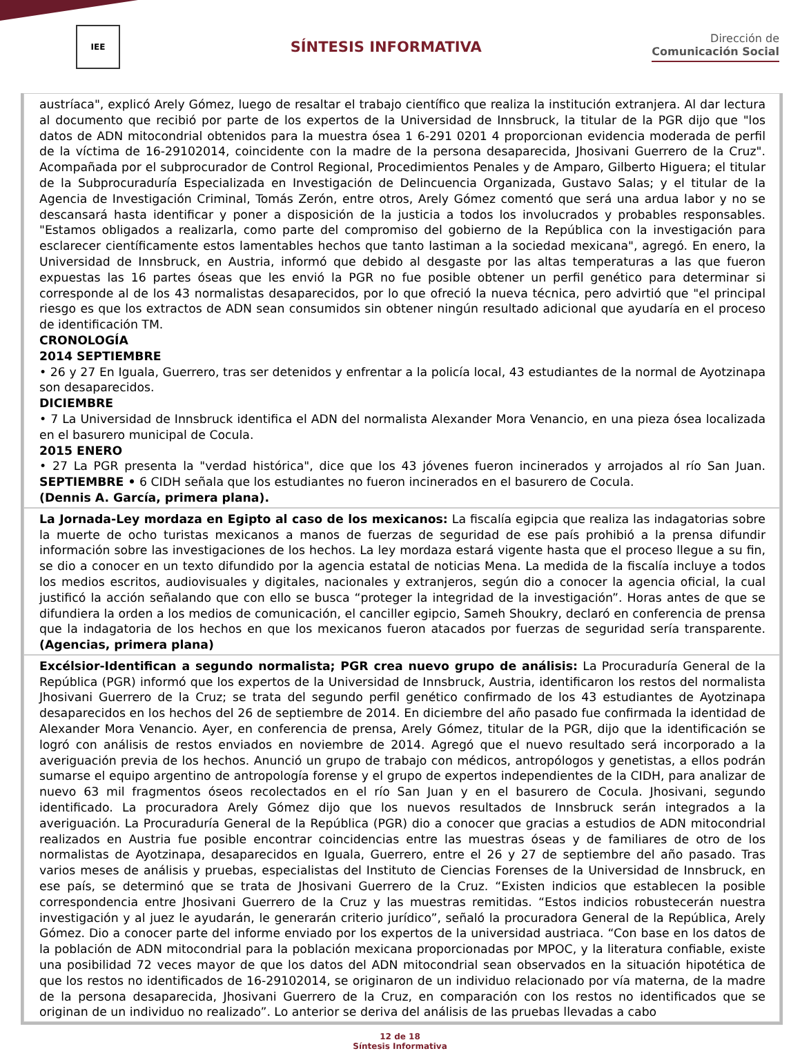IEE
SÍNTESIS INFORMATIVA
Dirección de
Comunicación Social
austríaca", explicó Arely Gómez, luego de resaltar el trabajo científico que realiza la institución extranjera. Al dar lectura al documento que recibió por parte de los expertos de la Universidad de Innsbruck, la titular de la PGR dijo que "los datos de ADN mitocondrial obtenidos para la muestra ósea 1 6-291 0201 4 proporcionan evidencia moderada de perfil de la víctima de 16-29102014, coincidente con la madre de la persona desaparecida, Jhosivani Guerrero de la Cruz". Acompañada por el subprocurador de Control Regional, Procedimientos Penales y de Amparo, Gilberto Higuera; el titular de la Subprocuraduría Especializada en Investigación de Delincuencia Organizada, Gustavo Salas; y el titular de la Agencia de Investigación Criminal, Tomás Zerón, entre otros, Arely Gómez comentó que será una ardua labor y no se descansará hasta identificar y poner a disposición de la justicia a todos los involucrados y probables responsables. "Estamos obligados a realizarla, como parte del compromiso del gobierno de la República con la investigación para esclarecer científicamente estos lamentables hechos que tanto lastiman a la sociedad mexicana", agregó. En enero, la Universidad de Innsbruck, en Austria, informó que debido al desgaste por las altas temperaturas a las que fueron expuestas las 16 partes óseas que les envió la PGR no fue posible obtener un perfil genético para determinar si corresponde al de los 43 normalistas desaparecidos, por lo que ofreció la nueva técnica, pero advirtió que "el principal riesgo es que los extractos de ADN sean consumidos sin obtener ningún resultado adicional que ayudaría en el proceso de identificación TM.
CRONOLOGÍA
2014 SEPTIEMBRE
• 26 y 27 En Iguala, Guerrero, tras ser detenidos y enfrentar a la policía local, 43 estudiantes de la normal de Ayotzinapa son desaparecidos.
DICIEMBRE
• 7 La Universidad de Innsbruck identifica el ADN del normalista Alexander Mora Venancio, en una pieza ósea localizada en el basurero municipal de Cocula.
2015 ENERO
• 27 La PGR presenta la "verdad histórica", dice que los 43 jóvenes fueron incinerados y arrojados al río San Juan. SEPTIEMBRE • 6 CIDH señala que los estudiantes no fueron incinerados en el basurero de Cocula.
(Dennis A. García, primera plana).
La Jornada-Ley mordaza en Egipto al caso de los mexicanos: La fiscalía egipcia que realiza las indagatorias sobre la muerte de ocho turistas mexicanos a manos de fuerzas de seguridad de ese país prohibió a la prensa difundir información sobre las investigaciones de los hechos. La ley mordaza estará vigente hasta que el proceso llegue a su fin, se dio a conocer en un texto difundido por la agencia estatal de noticias Mena. La medida de la fiscalía incluye a todos los medios escritos, audiovisuales y digitales, nacionales y extranjeros, según dio a conocer la agencia oficial, la cual justificó la acción señalando que con ello se busca “proteger la integridad de la investigación”. Horas antes de que se difundiera la orden a los medios de comunicación, el canciller egipcio, Sameh Shoukry, declaró en conferencia de prensa que la indagatoria de los hechos en que los mexicanos fueron atacados por fuerzas de seguridad sería transparente. (Agencias, primera plana)
Excélsior-Identifican a segundo normalista; PGR crea nuevo grupo de análisis: La Procuraduría General de la República (PGR) informó que los expertos de la Universidad de Innsbruck, Austria, identificaron los restos del normalista Jhosivani Guerrero de la Cruz; se trata del segundo perfil genético confirmado de los 43 estudiantes de Ayotzinapa desaparecidos en los hechos del 26 de septiembre de 2014. En diciembre del año pasado fue confirmada la identidad de Alexander Mora Venancio. Ayer, en conferencia de prensa, Arely Gómez, titular de la PGR, dijo que la identificación se logró con análisis de restos enviados en noviembre de 2014. Agregó que el nuevo resultado será incorporado a la averiguación previa de los hechos. Anunció un grupo de trabajo con médicos, antropólogos y genetistas, a ellos podrán sumarse el equipo argentino de antropología forense y el grupo de expertos independientes de la CIDH, para analizar de nuevo 63 mil fragmentos óseos recolectados en el río San Juan y en el basurero de Cocula. Jhosivani, segundo identificado. La procuradora Arely Gómez dijo que los nuevos resultados de Innsbruck serán integrados a la averiguación. La Procuraduría General de la República (PGR) dio a conocer que gracias a estudios de ADN mitocondrial realizados en Austria fue posible encontrar coincidencias entre las muestras óseas y de familiares de otro de los normalistas de Ayotzinapa, desaparecidos en Iguala, Guerrero, entre el 26 y 27 de septiembre del año pasado. Tras varios meses de análisis y pruebas, especialistas del Instituto de Ciencias Forenses de la Universidad de Innsbruck, en ese país, se determinó que se trata de Jhosivani Guerrero de la Cruz. “Existen indicios que establecen la posible correspondencia entre Jhosivani Guerrero de la Cruz y las muestras remitidas. “Estos indicios robustecerán nuestra investigación y al juez le ayudarán, le generarán criterio jurídico”, señaló la procuradora General de la República, Arely Gómez. Dio a conocer parte del informe enviado por los expertos de la universidad austriaca. “Con base en los datos de la población de ADN mitocondrial para la población mexicana proporcionadas por MPOC, y la literatura confiable, existe una posibilidad 72 veces mayor de que los datos del ADN mitocondrial sean observados en la situación hipotética de que los restos no identificados de 16-29102014, se originaron de un individuo relacionado por vía materna, de la madre de la persona desaparecida, Jhosivani Guerrero de la Cruz, en comparación con los restos no identificados que se originan de un individuo no realizado”. Lo anterior se deriva del análisis de las pruebas llevadas a cabo
12 de 18
Síntesis Informativa